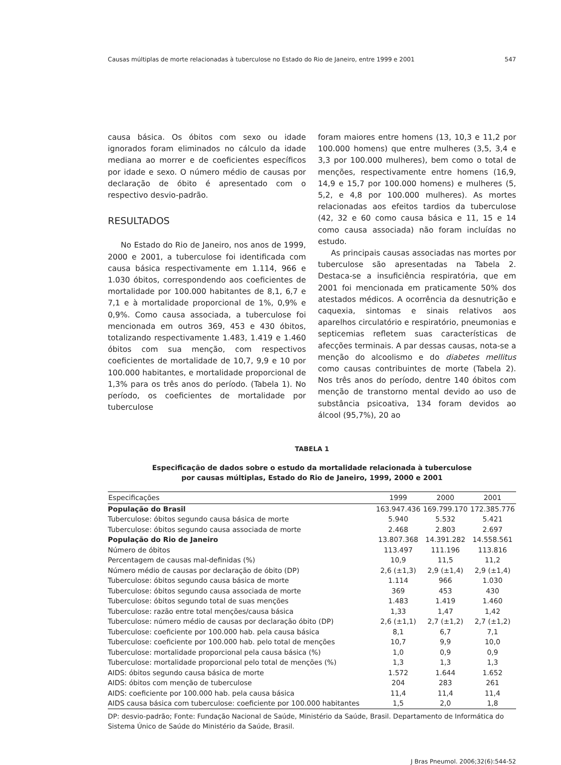Causas múltiplas de morte relacionadas à tuberculose no Estado do Rio de Janeiro, entre 1999 e 2001 547
causa básica. Os óbitos com sexo ou idade ignorados foram eliminados no cálculo da idade mediana ao morrer e de coeficientes específicos por idade e sexo. O número médio de causas por declaração de óbito é apresentado com o respectivo desvio-padrão.
RESULTADOS
No Estado do Rio de Janeiro, nos anos de 1999, 2000 e 2001, a tuberculose foi identificada com causa básica respectivamente em 1.114, 966 e 1.030 óbitos, correspondendo aos coeficientes de mortalidade por 100.000 habitantes de 8,1, 6,7 e 7,1 e à mortalidade proporcional de 1%, 0,9% e 0,9%. Como causa associada, a tuberculose foi mencionada em outros 369, 453 e 430 óbitos, totalizando respectivamente 1.483, 1.419 e 1.460 óbitos com sua menção, com respectivos coeficientes de mortalidade de 10,7, 9,9 e 10 por 100.000 habitantes, e mortalidade proporcional de 1,3% para os três anos do período. (Tabela 1). No período, os coeficientes de mortalidade por tuberculose
foram maiores entre homens (13, 10,3 e 11,2 por 100.000 homens) que entre mulheres (3,5, 3,4 e 3,3 por 100.000 mulheres), bem como o total de menções, respectivamente entre homens (16,9, 14,9 e 15,7 por 100.000 homens) e mulheres (5, 5,2, e 4,8 por 100.000 mulheres). As mortes relacionadas aos efeitos tardios da tuberculose (42, 32 e 60 como causa básica e 11, 15 e 14 como causa associada) não foram incluídas no estudo.
As principais causas associadas nas mortes por tuberculose são apresentadas na Tabela 2. Destaca-se a insuficiência respiratória, que em 2001 foi mencionada em praticamente 50% dos atestados médicos. A ocorrência da desnutrição e caquexia, sintomas e sinais relativos aos aparelhos circulatório e respiratório, pneumonias e septicemias refletem suas características de afecções terminais. A par dessas causas, nota-se a menção do alcoolismo e do diabetes mellitus como causas contribuintes de morte (Tabela 2). Nos três anos do período, dentre 140 óbitos com menção de transtorno mental devido ao uso de substância psicoativa, 134 foram devidos ao álcool (95,7%), 20 ao
TABELA 1
Especificação de dados sobre o estudo da mortalidade relacionada à tuberculose
por causas múltiplas, Estado do Rio de Janeiro, 1999, 2000 e 2001
| Especificações | 1999 | 2000 | 2001 |
| --- | --- | --- | --- |
| População do Brasil | 163.947.436 | 169.799.170 | 172.385.776 |
| Tuberculose: óbitos segundo causa básica de morte | 5.940 | 5.532 | 5.421 |
| Tuberculose: óbitos segundo causa associada de morte | 2.468 | 2.803 | 2.697 |
| População do Rio de Janeiro | 13.807.368 | 14.391.282 | 14.558.561 |
| Número de óbitos | 113.497 | 111.196 | 113.816 |
| Percentagem de causas mal-definidas (%) | 10,9 | 11,5 | 11,2 |
| Número médio de causas por declaração de óbito (DP) | 2,6 (±1,3) | 2,9 (±1,4) | 2,9 (±1,4) |
| Tuberculose: óbitos segundo causa básica de morte | 1.114 | 966 | 1.030 |
| Tuberculose: óbitos segundo causa associada de morte | 369 | 453 | 430 |
| Tuberculose: óbitos segundo total de suas menções | 1.483 | 1.419 | 1.460 |
| Tuberculose: razão entre total menções/causa básica | 1,33 | 1,47 | 1,42 |
| Tuberculose: número médio de causas por declaração óbito (DP) | 2,6 (±1,1) | 2,7 (±1,2) | 2,7 (±1,2) |
| Tuberculose: coeficiente por 100.000 hab. pela causa básica | 8,1 | 6,7 | 7,1 |
| Tuberculose: coeficiente por 100.000 hab. pelo total de menções | 10,7 | 9,9 | 10,0 |
| Tuberculose: mortalidade proporcional pela causa básica (%) | 1,0 | 0,9 | 0,9 |
| Tuberculose: mortalidade proporcional pelo total de menções (%) | 1,3 | 1,3 | 1,3 |
| AIDS: óbitos segundo causa básica de morte | 1.572 | 1.644 | 1.652 |
| AIDS: óbitos com menção de tuberculose | 204 | 283 | 261 |
| AIDS: coeficiente por 100.000 hab. pela causa básica | 11,4 | 11,4 | 11,4 |
| AIDS causa básica com tuberculose: coeficiente por 100.000 habitantes | 1,5 | 2,0 | 1,8 |
DP: desvio-padrão; Fonte: Fundação Nacional de Saúde, Ministério da Saúde, Brasil. Departamento de Informática do Sistema Único de Saúde do Ministério da Saúde, Brasil.
J Bras Pneumol. 2006;32(6):544-52